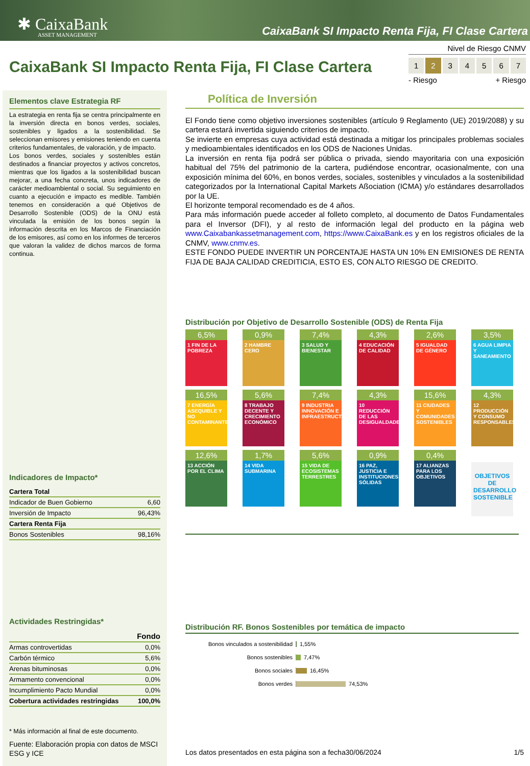✱ CaixaBank
ASSET MANAGEMENT
CaixaBank SI Impacto Renta Fija, FI Clase Cartera
CaixaBank SI Impacto Renta Fija, FI Clase Cartera
Nivel de Riesgo CNMV
1 2 3 4 5 6 7
- Riesgo + Riesgo
Elementos clave Estrategia RF
La estrategia en renta fija se centra principalmente en la inversión directa en bonos verdes, sociales, sostenibles y ligados a la sostenibilidad. Se seleccionan emisores y emisiones teniendo en cuenta criterios fundamentales, de valoración, y de impacto.
Los bonos verdes, sociales y sostenibles están destinados a financiar proyectos y activos concretos, mientras que los ligados a la sostenibilidad buscan mejorar, a una fecha concreta, unos indicadores de carácter medioambiental o social. Su seguimiento en cuanto a ejecución e impacto es medible. También tenemos en consideración a qué Objetivos de Desarrollo Sostenible (ODS) de la ONU está vinculada la emisión de los bonos según la información descrita en los Marcos de Financiación de los emisores, así como en los informes de terceros que valoran la validez de dichos marcos de forma continua.
Indicadores de Impacto*
| Cartera Total | |
| --- | --- |
| Indicador de Buen Gobierno | 6,60 |
| Inversión de Impacto | 96,43% |
| Cartera Renta Fija | |
| Bonos Sostenibles | 98,16% |
Actividades Restringidas*
| | Fondo |
| --- | --- |
| Armas controvertidas | 0,0% |
| Carbón térmico | 5,6% |
| Arenas bituminosas | 0,0% |
| Armamento convencional | 0,0% |
| Incumplimiento Pacto Mundial | 0,0% |
| Cobertura actividades restringidas | 100,0% |
* Más información al final de este documento.
Fuente: Elaboración propia con datos de MSCI ESG y ICE
Política de Inversión
El Fondo tiene como objetivo inversiones sostenibles (artículo 9 Reglamento (UE) 2019/2088) y su cartera estará invertida siguiendo criterios de impacto.
Se invierte en empresas cuya actividad está destinada a mitigar los principales problemas sociales y medioambientales identificados en los ODS de Naciones Unidas.
La inversión en renta fija podrá ser pública o privada, siendo mayoritaria con una exposición habitual del 75% del patrimonio de la cartera, pudiéndose encontrar, ocasionalmente, con una exposición mínima del 60%, en bonos verdes, sociales, sostenibles y vinculados a la sostenibilidad categorizados por la International Capital Markets Aßociation (ICMA) y/o estándares desarrollados por la UE.
El horizonte temporal recomendado es de 4 años.
Para más información puede acceder al folleto completo, al documento de Datos Fundamentales para el Inversor (DFI), y al resto de información legal del producto en la página web www.Caixabankassetmanagement.com, https://www.CaixaBank.es y en los registros oficiales de la CNMV, www.cnmv.es.
ESTE FONDO PUEDE INVERTIR UN PORCENTAJE HASTA UN 10% EN EMISIONES DE RENTA FIJA DE BAJA CALIDAD CREDITICIA, ESTO ES, CON ALTO RIESGO DE CREDITO.
Distribución por Objetivo de Desarrollo Sostenible (ODS) de Renta Fija
6,5%
1 FIN DE LA POBREZA
0,9%
2 HAMBRE CERO
7,4%
3 SALUD Y BIENESTAR
4,3%
4 EDUCACIÓN DE CALIDAD
2,6%
5 IGUALDAD DE GÉNERO
3,5%
6 AGUA LIMPIA Y SANEAMIENTO
16,5%
7 ENERGÍA ASEQUIBLE Y NO CONTAMINANTE
5,6%
8 TRABAJO DECENTE Y CRECIMIENTO ECONÓMICO
7,4%
9 INDUSTRIA INNOVACIÓN E INFRAESTRUCTURA
4,3%
10 REDUCCIÓN DE LAS DESIGUALDADES
15,6%
11 CIUDADES Y COMUNIDADES SOSTENIBLES
4,3%
12 PRODUCCIÓN Y CONSUMO RESPONSABLES
12,6%
13 ACCIÓN POR EL CLIMA
1,7%
14 VIDA SUBMARINA
5,6%
15 VIDA DE ECOSISTEMAS TERRESTRES
0,9%
16 PAZ, JUSTICIA E INSTITUCIONES SÓLIDAS
0,4%
17 ALIANZAS PARA LOS OBJETIVOS
OBJETIVOS DE DESARROLLO SOSTENIBLE
Distribución RF. Bonos Sostenibles por temática de impacto
Bonos vinculados a sostenibilidad 1,55%
Bonos sostenibles 7,47%
Bonos sociales 16,45%
Bonos verdes 74,53%
Los datos presentados en esta página son a fecha30/06/2024 1/5